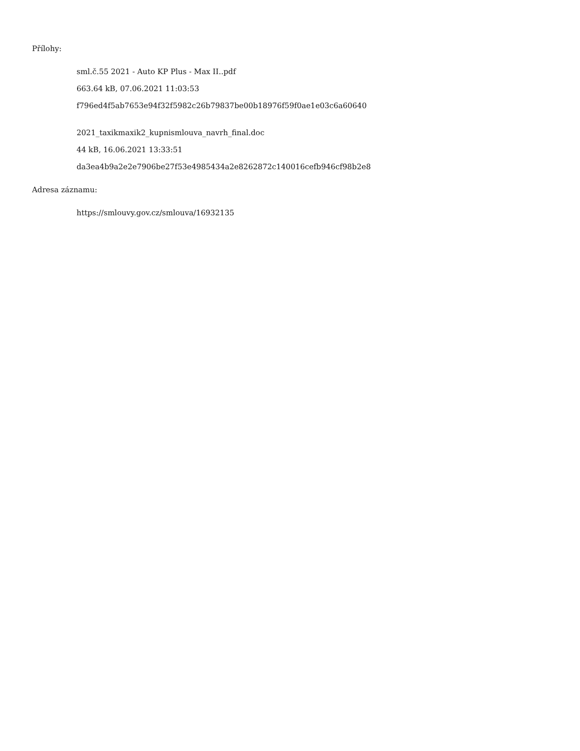Přílohy:
sml.č.55 2021 - Auto KP Plus - Max II..pdf
663.64 kB, 07.06.2021 11:03:53
f796ed4f5ab7653e94f32f5982c26b79837be00b18976f59f0ae1e03c6a60640
2021_taxikmaxik2_kupnismlouva_navrh_final.doc
44 kB, 16.06.2021 13:33:51
da3ea4b9a2e2e7906be27f53e4985434a2e8262872c140016cefb946cf98b2e8
Adresa záznamu:
https://smlouvy.gov.cz/smlouva/16932135